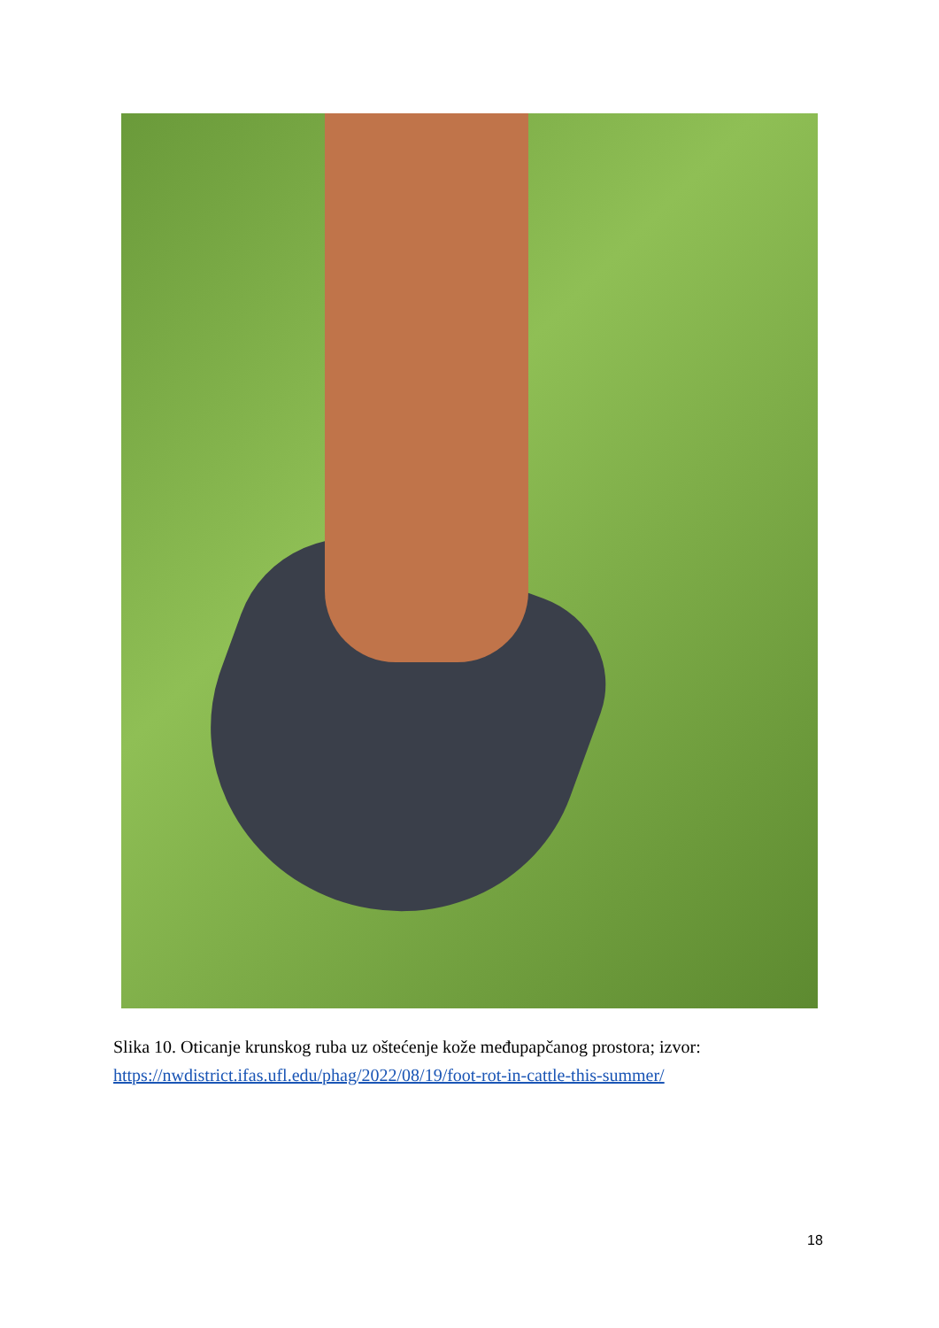Slika 10. Oticanje krunskog ruba uz oštećenje kože međupapčanog prostora; izvor:
https://nwdistrict.ifas.ufl.edu/phag/2022/08/19/foot-rot-in-cattle-this-summer/
18